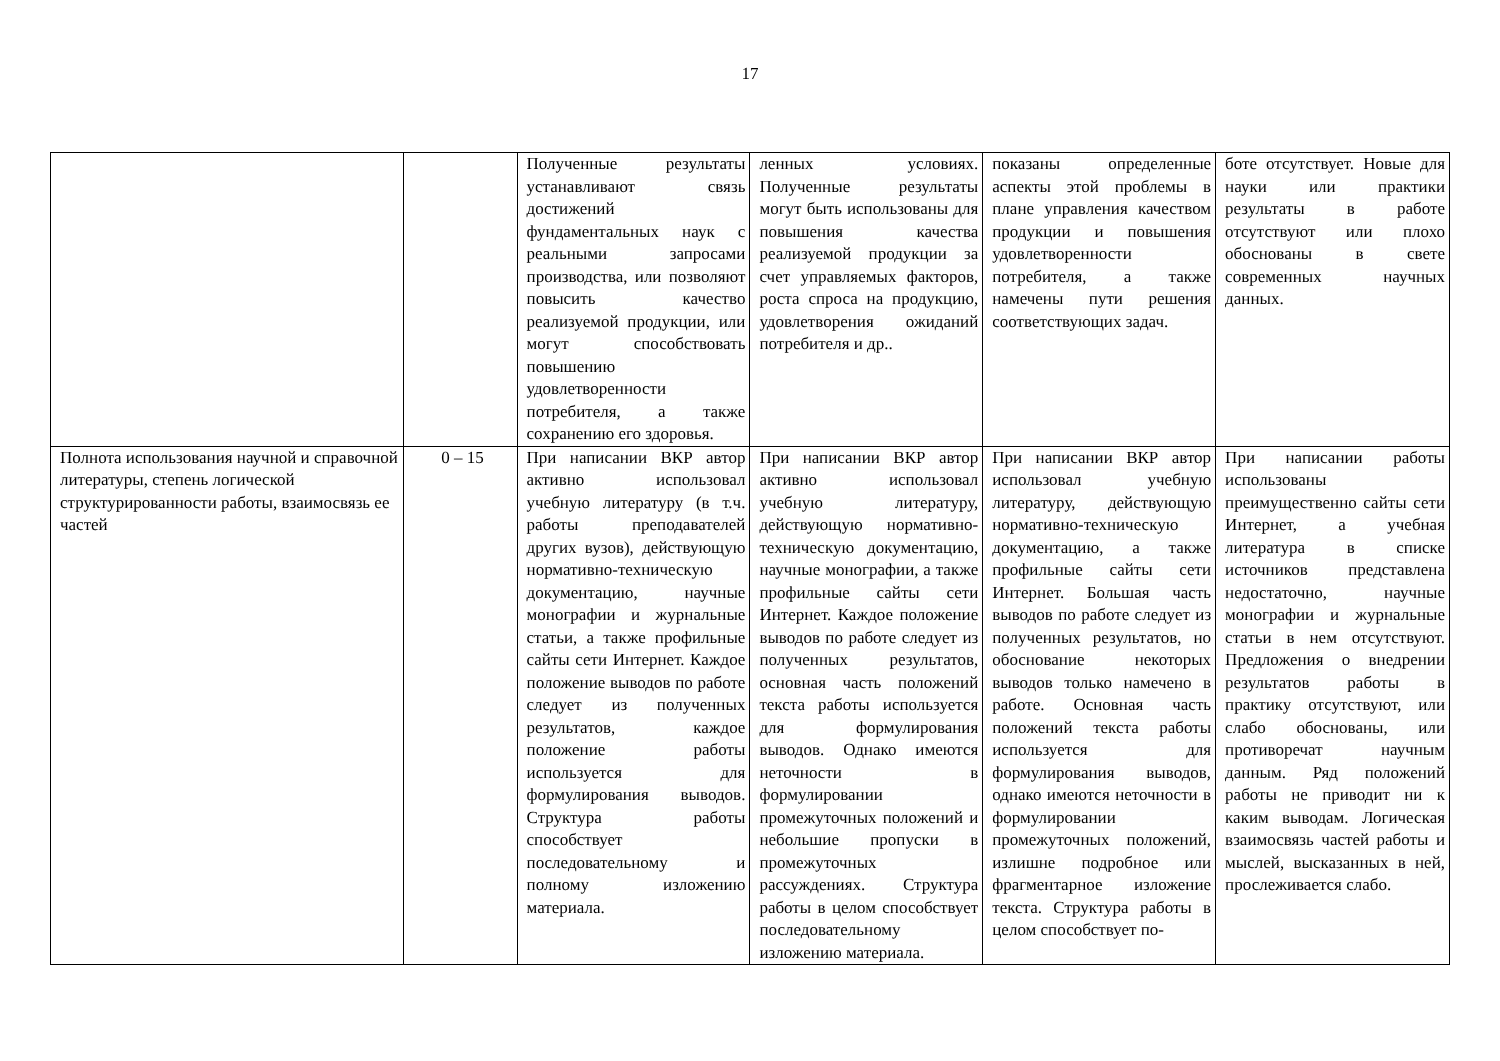17
| | | Полученные результаты устанавливают связь достижений фундаментальных наук с реальными запросами производства, или позволяют повысить качество реализуемой продукции, или могут способствовать повышению удовлетворенности потребителя, а также сохранению его здоровья. | ленных условиях. Полученные результаты могут быть использованы для повышения качества реализуемой продукции за счет управляемых факторов, роста спроса на продукцию, удовлетворения ожиданий потребителя и др.. | показаны определенные аспекты этой проблемы в плане управления качеством продукции и повышения удовлетворенности потребителя, а также намечены пути решения соответствующих задач. | боте отсутствует. Новые для науки или практики результаты в работе отсутствуют или плохо обоснованы в свете современных научных данных. |
| Полнота использования научной и справочной литературы, степень логической структурированности работы, взаимосвязь ее частей | 0 – 15 | При написании ВКР автор активно использовал учебную литературу (в т.ч. работы преподавателей других вузов), действующую нормативно-техническую документацию, научные монографии и журнальные статьи, а также профильные сайты сети Интернет. Каждое положение выводов по работе следует из полученных результатов, каждое положение работы используется для формулирования выводов. Структура работы способствует последовательному и полному изложению материала. | При написании ВКР автор активно использовал учебную литературу, действующую нормативно-техническую документацию, научные монографии, а также профильные сайты сети Интернет. Каждое положение выводов по работе следует из полученных результатов, основная часть положений текста работы используется для формулирования выводов. Однако имеются неточности в формулировании промежуточных положений и небольшие пропуски в промежуточных рассуждениях. Структура работы в целом способствует последовательному изложению материала. | При написании ВКР автор использовал учебную литературу, действующую нормативно-техническую документацию, а также профильные сайты сети Интернет. Большая часть выводов по работе следует из полученных результатов, но обоснование некоторых выводов только намечено в работе. Основная часть положений текста работы используется для формулирования выводов, однако имеются неточности в формулировании промежуточных положений, излишне подробное или фрагментарное изложение текста. Структура работы в целом способствует по- | При написании работы использованы преимущественно сайты сети Интернет, а учебная литература в списке источников представлена недостаточно, научные монографии и журнальные статьи в нем отсутствуют. Предложения о внедрении результатов работы в практику отсутствуют, или слабо обоснованы, или противоречат научным данным. Ряд положений работы не приводит ни к каким выводам. Логическая взаимосвязь частей работы и мыслей, высказанных в ней, прослеживается слабо. |